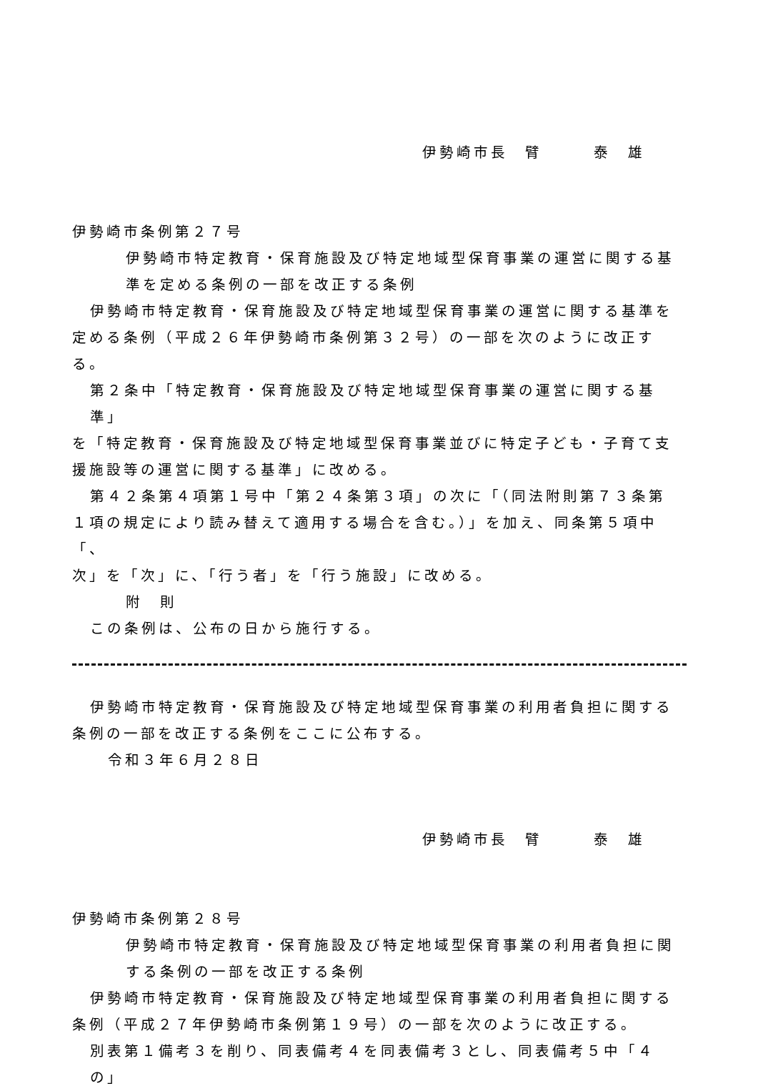伊勢崎市長　臂　　　泰　雄
伊勢崎市条例第２７号
伊勢崎市特定教育・保育施設及び特定地域型保育事業の運営に関する基
準を定める条例の一部を改正する条例
伊勢崎市特定教育・保育施設及び特定地域型保育事業の運営に関する基準を
定める条例（平成２６年伊勢崎市条例第３２号）の一部を次のように改正する。
第２条中「特定教育・保育施設及び特定地域型保育事業の運営に関する基準」
を「特定教育・保育施設及び特定地域型保育事業並びに特定子ども・子育て支
援施設等の運営に関する基準」に改める。
第４２条第４項第１号中「第２４条第３項」の次に「（同法附則第７３条第
１項の規定により読み替えて適用する場合を含む。）」を加え、同条第５項中「、
次」を「次」に、「行う者」を「行う施設」に改める。
附　則
この条例は、公布の日から施行する。
伊勢崎市特定教育・保育施設及び特定地域型保育事業の利用者負担に関する
条例の一部を改正する条例をここに公布する。
令和３年６月２８日
伊勢崎市長　臂　　　泰　雄
伊勢崎市条例第２８号
伊勢崎市特定教育・保育施設及び特定地域型保育事業の利用者負担に関
する条例の一部を改正する条例
伊勢崎市特定教育・保育施設及び特定地域型保育事業の利用者負担に関する
条例（平成２７年伊勢崎市条例第１９号）の一部を次のように改正する。
別表第１備考３を削り、同表備考４を同表備考３とし、同表備考５中「４の」